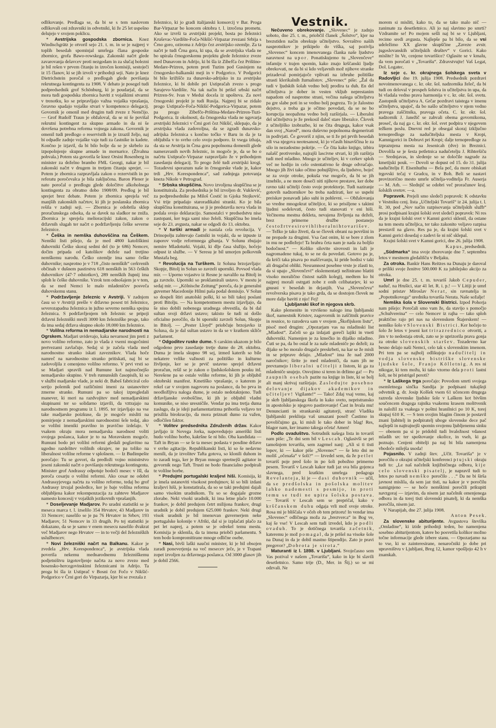odlikovanje. Predlaga se, da bi se s tem naslovom odlikovali oni zdravniki in odvetniki, ki že 25 let uspešno delujejo v svojem poklicu.
* Avstrijska gospodska zbornica. Knez Windischgrätz je otvoril sejo 21. t. m. in se je najprej v toplih besedah spominjal umrlega člana gosposke zbornice, grofa Bawo-rowskega. Zakonski načrt glede zavarovanja delavcev proti nezgodam in za slučaj bolezni je bil rešen v prvem čitanju in izročen komisiji, sestoječi iz 15 članov, ki se jih izvoli v prihodnji seji. Nato je knez Dietrichstein poročal o predlogah glede povišanja rekrutnega kontingenta za 1908. V debato je posegel tudi podpredsednik grof Schönburg, ki je poudarjal, da se mora tudi gospodska zbornica baviti z vojaškimi stvarmi v trenotku, ko se pripravljajo važna vojaška vprašanja, čeravno spadajo vojaške stvari v kompetenco delegacij. Govornik je omenil med drugim tudi zveze z Nemčijo. — Grof Rudolf Traun je obžaloval, da se ni še povišal rekrutni kontingent za skupno armado in da ni še dovršena potrebna reforma vojnega zakona. Govornik je omenil tudi predlogo o reservistih in je izrazil željo, naj bi odpadle zadnje vojaške vaje tudi za častnike in kadete. Končno je izjavil, da bi bilo bolje da se je skrbelo za izpopolnjenje skupne armade in mornarice. (Živahna pohvala.) Potem sta govorila še knez Orsini Rosenberg in minister za deželno brambo FML Georgi, nakar je bil zakonski načrt v drugem in tretjem čitanju sprejet. — Potem je zbornica razpravljala zakon o rezervistih in po referatu poročevalca je bila zaključena. Baron Plener je nato poročal o predlogu glede določitve alkoholnega kontingenta za obratno dobo 1908/09. Predlog je bil sprejet brez debate. Potem je zbornica sprejela več manjših zakonskih načrtov, ki jih je poslanska zbornica rešila v zadnji seji. — Zbornica je odobrila sklep proračunskega odseka, da se davek na sladkor ne zniža. Zbornica je sprejela melioracijski zakon, zakon o državnih slugah ter načrt o podržavljenju češke severne železnice.
* Češka in nemška duhovščina na Češkem. Nemški listi pišejo, da je med 4800 katoliškimi duhovniki Češke skoraj sedmi del (to je 686) Nemcev, dočim pripada od katolikov dežele nad tretjino nemškemu narodu. Češko ozemlje ima samo češke duhovnike; nasprotno je v 718 „čisto nemških“ cerkvenih občinah v dušnem pastirstvu 618 nemških in 563 čeških duhovnikov (47·7 odstotkov), 289 nemških župnij ima sploh le češke duhovnike. Vzrok tem odnošajem je v tem, da se med Nemci le malo mladeničev posveča duhovskemu stanu.
* Podržavljenje železnic v Avstriji. V zadnjem času so v Avstriji prešle v državno posest tri železnice, severozapadna železnica in južno severno nemška spojna železnica. S podržavljenjem teh železnic se pripoji državni železniški mreži 3000 km železniške proge, tako da ima sedaj država skupno okolo 18.000 km železnice.
* Volilna reforma in nemadjarske narodnosti na Ogrskem. Madjari uvidevajo, kaka nevarnost jim preti z novo volilno reformo, zato jo vlada z vsemi mogočnimi pretvezami zavlačuje. Sedaj si je začela vlada med narodnostno stranko iskati zaveznikov. Vlada hoče namreč na narodnostno stranko pritiskati, naj bi se zadovoljila z omenjeno volilno reformo. V prvi vrsti so se Madjari spravili nad Rumune kot najmočnejšo nemadjarsko skupino. V treh rumunskih časopisih, ki so v službi madjarske vlade, je neki dr. Babeš fabriciral celo serijo polemik pod različnimi imeni za ustanovitev zmerne stranke. Rumuni pa so takoj izpregledali manever, ki meri na razdvojitev med nemadjarskimi skupinami ter so solidarno izjavili, da vztrajajo na narodnostnem programu iz l. 1895. ter izjavljajo na vse take madjarske poizkuse, da je mogoče misliti na pomirjenje z nemadjarskimi narodnostmi šele tedaj, ako se volilni imeniki pravilno in pravično izdelajo. V vsakem okraju mora nemadjarska narodnost voliti svojega poslanca, kakor je to na Moravskem mogoče. Rumuni bodo pri volilni reformi gledali poglavitno na ugodno razdelitev volilnih okrajev, ne pa toliko na liberalnost volilne reforme v splošnem. — Iz Budimpešte poročajo: Tu se govori, da predloži vojno ministrstvo jeseni zakonski načrt o povišanju rekrutnega kontingenta. Minister grof Andrassy odpotuje bodoči mesec v Išl, da poroča cesarju o volilni reformi. Ako cesar ne odobri Andrassyjevega načrta za volilno reformo, tedaj bo grof Andrassy izvajal posledice, ker je baje volilna reforma obljubljena kakor rekompenzacija za zahteve Madjarov namesto koncesij v vojaških jezikovnih vprašanjih.
* Doseljevanje Madjarov. Po uradni statistiki se je meseca marca t. l. izselilo 354 Hrvatov, 43 Madjarov in 33 Nemcev; naselilo se je pa 76 Hrvatov in Srbov, 193 Madjarov, 51 Nemcev in 33 drugih. Po tej statistiki je dokazano, da se je samo v enem mesecu naselilo dvakrat več Madjarov nego Hrvatov — in to večji del železniških uslužbencev.
* Novi železniški načrt na Balkanu. Kakor je zvedela „Hrv. Korespondenca“, je avstrijska vlada poverila nekemu mednarodnemu železniškemu podjetništvu izgotovljenje načrta za novo zvezo med bosensko-hercegovinskimi železnicami in Adrijo. Ta proga bi šla iz Ustiprač v Bosni čez Fočo v Nikšić-Podgorico v Črni gori do Virpazarja, kjer bi se zvezala z
železnico, ki jo gradi italijanski konsorcij v Bar. Proga Bar-Virpazar bo koncem oktobra t. l. izročena prometu. Ako se izvrši ta avstrijski projekt, bosta po železnici Kruševac-Vardište-Foča-Nikšić-Virpazar zvezani Srbija s Črno goro, oziroma z Adrijo čez avstrijsko ozemlje. Za ta načrt je tudi Črna gora, ki upa, da se avstrijska vlada ne bo upirala črnogorskemu projektu glede železnice zveze med Dunavom in Adrijo, ki bi šla iz Zibefča čez Prištino-Medare-Prizren, potem proti Tuzim pod Gusinjem na črnogorsko-balkanski meji in v Podgorico. V Podgorici bi bilo križišče za dunavsko-adrijsko in za avstrijske železnice, ki bi dobile pri Ustipračah zvezo s progo Sarajevo-Vardište. Na tak način bi prišel srbski načrt Prizren-Sv. Ivan v Medui docela iz upoštevа. Za novi črnogorski projekt je tudi Rusija. Najprej bi se zidalo progo Ustipračе-Foča-Nikšić-Podgorica-Virpazar, potem pa progo Zibefče-Priština-Medare-Prizren-Tuzi-Podgorica. Iz okolnosti, da črnogorska vlada ne ugovarja avstrijski železnici v Črni gori čez Nikšić, sklepajo, da je avstrijska vlada zadovoljna, da se zgradi dunavsko-adrijska železnica s končno točko v Baru in da je ta obljubila v to svrho celo svojo podporo. Iz vsega izhaja, da sta se Avstrija in Črna gora popolnoma domenili glede nameravanih novih železnic, in mogoče je, da se bo o načrtu Ustiprače-Virpazar razpravljalo že v prihodnjem zasedanju delegacij. To progo želé tudi avstrijski krogi. Tozadevni sporazum naše in črnogorske vlade je, kakor trdi „Hrv. Korespondenca“, sad zadnjega potovanja kneza Nikole v Petrograd.
* Srbska skupščina. Novo izvoljena skupščina se je konstituirala. Za predsednika je bil izvoljen dr. Vukšević, za podpredsednike pa Miloš Ćostić in Gjoka Stojković. Vsi trije pripadajo staroradikalni stranki. Ko je bila skupščina konstituirana, se ji je predstavila nova vlada in podala svojo deklaracijo. Samostalci v predsedstvu niso zastopani, ker tega sami niso želeli. Skupščina bo imela seje do 23. avgusta, nakar se odgodi do 13. oktobra.
* V turški armadi je nastala cela revolucija. V Drinopolju zahtevajo častniki in vojaki, da se izpuste iz zaporov vodje reformnega gibanja. V Solunu zbujajo nemire Mladoturki. Vojaki, ki dlje časa služijo, hočejo odpust iz službe. — V Seresu je bil umorjen polkovnik Mustafa beg.
* Revolucija na Turškem. Iz Soluna brzojavljajo: Skopje, Bitolj in Solun so zavzeli uporniki. Povsod vlada mir. — Uporno vojastvo iz Resne je navalilo na Bitolj in ga zavzelo. Uporniki so proklamirali ustavo. V mestu je sedaj mir. — „Kölnische Zeitung“ poroča, da je generalni guverner Macedonije Hilmi paša podal demisijo. V Solun so dospeli štiri anatolski polki, ki so bili takoj poslani proti Bitolju. — Na kompetentnem mestu izjavljajo, da še niso dobili nobenega uradnega obvestila, da bi dal sultan svoji državi ustavo; takisto še tudi ni došlo oficialno poročilo, da bi uporniki zavzeli Solun, Skopje in Bitolj. — „Pester Lloyd“ priobčuje brzojavko iz Soluna, da je dal sultan ustavo in da se v kratkem skliče parlament.
* Odgoditev ruske dume. S carskim ukazom je bilo odgodeno prvo zasedanje tretje dume do 28. oktobra. Duma je imela skupno 98 sej, izmed katerih so bile nekatere velike važnosti za politiško in kulturno življenje, ker se je prvič ustavno sprejel državni proračun, rešil se je zakon o ljudskošolskem pouku itd. Nerešene pa so ostale velike reforme, ki jih je obljubil oktobrski manifest. Kmetiško vprašanje, o katerem je rekel car v svojem nagovoru na poslance, da bo prva in neodložljiva naloga dume, je ostalo nedotaknjeno. Tudi državljanske svoboščine, ki jih je obljubil vladni komunike, se niso uresničile. Vendar pa ima tretja duma zaslugo, da je ideji parlamentarizma priborila veljavo ter prisilila birokracijo, da mora priznati dumo za važen, odločilen faktor.
* Volitev predsednika Združenih držav. Kakor javljajo iz Novega Jorka, napovedujejo ameriški listi hudo volilno borbo, kakršne še ni bilo. Oba kandidata — Taft in Bryan — se še ta mesec podasta v posdine države v svrho agitacije. Republikanski listi, ki so še nedavno menili, da je izvolitev Tafta gotova, so klonili duhom in to zaradi tega, ker je Bryan mnogo spretnejši agitator in govornik nego Taft. Trusti ne bodo financialno podpirali te volilne borbe.
* Predujmi portugalski kraljevi hiši. Komisija, ki je imela ustanoviti visokost predujmov, ki so bili izdani kraljevi hiši, je konstatirala, da so se taki predujmi dajali samo visokim uradnikom. Tu so se dogajale grozne zlorabe. Neki visoki uradnik, ki ima letne plače 10.000 frankov, je dobil predujem četrt milijona frankov, drugi uradnik je dobil predujem 625.000 frankov. Neki drugi visok uradnik je bil imenovan guvernerjem neke portugalske kolonije v Afriki, dal si je izplačati plačo za pet let naprej, a potem se je odrekel temu mestu. Komisija je sklenila, da ta imena priobči parlamentu. S tem bodo kompromitirane mnoge odlične osebe.
* Nasi, bivši laški naučni minister, ki je bil obsojen zaradi poneverjenja na več mesecev ječe, je v Trapani zopet izvoljen za državnega poslanca. Od 3000 glasov jih je dobil 2566.
Vestnik.
Nečuveno obrekovanje. „Slovenec“ je zadnjo soboto, dne 25. t. m., priobčil članek „Šolstvo“, kjer na brezstiden način obrekuje učiteljstvo. Sovraštvo naših nasprotnikov je prikipelo do viška, saj pozivlja „Slovenec“ koncem imenovanega članka naše ljudstvo naravnost na upor. Ponatiskujemo tu „Slovenčeve“ infamije v trajen spomin, kako znajo krščanski ljudje obrekovati, ne da bi si kdo veljavnih mož njihove stranke prizadeval pomirjajoče vplivati na izbruhe politiške strasti klerikalnih žurnalistov. „Slovenec“ piše: „Žal da tudi v ljudskih šolah vedno bolj prodira ta duh. En del učiteljstva je dober in vesten vkljub neprestanim napadom od nasprotne strani, večina našega učiteljstva pa gre slabe poti in se vedno bolj pogreza. To je žalostno dejstvo, a treba ga je očitno povedati, da se ne bo korupcija neopažena vedno bolj razširjala. — Liberalni del učiteljstva je že prekosil daleč stare liberalce. Človek z učiteljiško izobrazbo, ki ne čita drugega, kakor vsak dan svoj „Narod“, mora duševno popolnoma degenerirati in podivjati. Če govoriš z njim, se ti že pri prvih besedah zdi vsa njegova neotesanost, ki jo včasih hinavščina le za silo in nezadostno pokrije. — Če čita kako knjigo, izbira nalašč protiverske, najrajši lascivne stvari, ki jih razširja tudi med mladino. Mnogo je učiteljev, ki v cerkev sploh več ne hodijo in celo ostentativno še druge odvračajo. Mnogo jih živi tako očitno pohujšljivo, da ljudstvo, boječ se za svoje otroke, pokuša vse mogoče, da bi se jih iznebilo, a ne more doseči niti njihove prestave, ker dobe ravno taki učitelji često svoje protektorje. Tudi naziranje gotovih nadzornikov bo treba nadzirati, ker so uspehi preiskav ponavadi jako suhi in pohlevni. — Obžalovanja so vredne mnogokrat učiteljice, ki so prisiljene s takimi ljudmi sodelovati, često tudi stanovati v eni hiši. Večinoma mestna dekleta, nevajena življenja na deželi, brez primerne družbe postanejo čestožrtvesirovihliberalnihtovarišev. — Težko je tako živeti, da se človek obrani na površini in ne propade za drugimi. Vsa čast onim, ki se bore z zlom in mu ne podležejo! Ta hrabra četa nam je nada za boljšo bodočnost.“ — Koliko silovite sirovosti in laži je nagromadene tukaj, to se ne da povedati. Gotovo pa je, da kriči taka pisava po maščevanju, ki pride bodisi v taki ali drugačni obliki. Nesramnost posebne vrste je zlasti to, da si upajo „Slovenčevi“ ekslementarji nežinirano blatiti visoko moralično čistost naših kolegij, medtem ko bi najprej morali ostrgati zobe z onih celibatarjev, ki so gnusni v besedah in dejanjih. Vsa „Slovenčeva“ revolverska pisava je tako grda, da se dostojen človek ne more dalje baviti z njo! Fej!
Ljubljanski škof in njegova skrb.
Kako plemenito in vzvišeno nalogo ima ljubljanski škof, namestnik Kristov, zagovornik in zaščitnik pravice in resnice, to razodeva sam v svojem „Škofijskem listu“, pisoč med drugim: „Opozarjam vas na mladinski list „Mladost“. Začeli so ga izdajati goreči lajiki in vneti duhovniki. Namenjen je za kmečko in dijaško mladino. Čuti se pa, da bo ostal le za naše mladeniče po deželi; za dijake se bo moralo drugače preskrbeti, na kar se že misli in se priprave delajo. „Mladost“ ima že nad 2000 naročnikov; širite jo med mladeniči, da nam jih ne prevzamejo liberalni učitelji z listom, ki ga za mladeniče snujejo. Osvojimo si teren in držimo ga! — Po zaupnih osebah pazite na knjige in liste, ki se bolj ali manj skrivaj razširjajo. Zasledujte posebno delovanje dijakov akademikov in učiteljev! Vigilante!“ — Tako! Zdaj vsaj vemo, kaj je skrb ljubljanskega škofa in kako sveto, nepristransko in apostolsko je njegovo pastirovanje! Čast in hvala mu! Denuncianti in strankarski agitatorji, stran! Vladika ljubljanski preklinja vaš umazani posel! Častimo in poveličujmo ga, ki misli le tako dober in blag! Res, blagor nam, ker imamo takega očeta! Amen!
Podlo ovaduštvo. Sotrudnik našega lista in tovariš nam piše: „Te dni sem bil v Lescah. Oglasivši se pri tamošnjem tovarišu, sem zagrmel nanj: „Ali si ti tisti lopov, ki — kakor piše „Slovenec“ — še leto dni ne moliš „očenaša“ v šoli?“ — Izvedel sem, da že petlet tovariš poje pred šolo in po šoli pobožno primerno pesem. Tovariš v Lescah kakor tudi jaz sva bila gojenca slavnega, pred kratkim umrlega pedagoga Revelanteja, ki je — dasi duhovnik — učil, da se predšolska in pošolska molitev lahko nadomesti s pesmijo, in proti temu se tudi ne upira šolska postava. — Tovariš v Lescah sem se prepričal, kako v krščanskem duhu odgaja vrli mož svoje otroke. Rosa mi je bliščala v očeh ob tem prizoru! In vendar ima „Slovenec“ odličnega moža za „brezverca“ in Bog ve, kaj še vse! V Lescah sem tudi izvedel, kdo je podli ovaduh. To je dotičnega tovariša začetnik, kateremu je mož pomagal, da je prišel na visoke šole na Dunaj in da je dobil mastno štipendijo. Zato je pravi pregovor? „Dobrota je sirota.“
Maturanti iz l. 1898. v Ljubljani. Svoječasno sem Vas pozival v našem „Tovarišu“, kako in kje bi slavili desetletnico. Samo trije (D., Mer. in Šij.) so se mi odzvali. Ne
morem si misliti, kako to, da se tako malo nič — zanimate za desetletnico. Ali jo naj slavimo po smrti? Vzdramite se! Po mojem sešli naj bi se v Ljubljani, recimo sredi avgusta. Najlepše pa bi bilo, da se vsi udeležimo XX glavne skupščine „Zaveze avstr. jugoslovanskih učiteljskih društev“ v Gorici. Kako mislite? In Ve, cenjene tovarišice? Oglasite se v kmalu, da vem poročati v „Tovarišu“. Zdravstvujte! Vaš Legat, Dol. Logatec.
Iz seje c. kr. okrajnega šolskega sveta v Radovljici dne 19. julija 1908. Predsednik pozdravi novoimenovanega c. kr. okr. šol. nadzornika želeč, da bi tudi on deloval v prospeh šolstva in učiteljstva in upa, da bi vladala vedno prava harmonija v c. kr. okr. šol. svetu. Zastopnik učiteljstva A. Grčar pozdravi taistega v imenu učiteljstva, upajoč, da bo našlo učiteljstvo v njem vedno pravega zaščitnika, pravega očeta. C. kr. okr. šol. nadzornik J. Janežič se zahvali obema govornikoma, proseč, da naj ga c. kr. okr. šol. svet podpira v njegovem težkem poslu. Dnevni red je obsegal skoraj izključno ternopredloge za nadučiteljska mesta v Kropi, Kamnigorici in Dobravi pri Kropi; dalje ternopredloge za izpraznjena mesta na Jesenicah (dve) in Breznici. Dovolila se je šesta petletnica naduče­telju J. Rihteršiču — Srednjavas, in sledenje so se določile nagrade za kmetijski pouk. — Dovoli se dopust od 15. do 31. julija naduči­telju F. Eisenhuthu — Bela peč, da more obiskati trgovski tečaj v Gradcu, in v Boh. Beli se nastavi provizorično mesto umrle učitelja-voditelja Fr. Auserja — M. Arh. — Slednjič se odobri več proračunov kraj. šolskih svetov. —a.
Popravek. Prejeli smo sledeči popravek: K odstavku v Vestniku cenj. lista „Učiteljski Tovariš“ iz 24. julija t. l. št. 30, pod „Nov način razpisovanja učiteljskih služb“ prosi podpisani krajni šolski svet sledeči popravek: Ni res da je krajni šolski svet v Kamni gorici sklenil, da ostane na tem mestu učiteljica, ter tako zakonito veljavo razpisa prestavil na glavo. Res pa je, da krajni šolski svet v Kamni gorici dosedaj o zadevi še ni nič sklepal.
Krajni šolski svet v Kamni gorici, dne 26. julija 1908.
Kapus, predsednik.
„Südmarka“ ima svoje zborovanje dne 7. septembra letos v mestnem gledališču v Beljaku.
Za otroka. Bankir Hans Reitzes na Dunaju je daroval o priliki svoje ženitve 500.000 K za jubilejsko akcijo za otroka.
Umrl je dne 25. t. m. tovariš Jakob Cepuder, naduč. na Hrušici, star 41 let. R. i. p.! — V Litiji je umrl sodni pristav Miroslav Nerat, sin ravnatelja in „Popotnikovega“ urednika tovariša Nerata. Naše sožalje!
Nemška šola v Slovenski Bistrici. Izpod Pohorja nam pišejo: Poročali smo vam že, da stavijo s pomočjo „Schulvereina“ — celo Nemcev iz rajha — tako sploh praktično rajo pri nas na slovenskem Štajerskem! — nemško šolo v Slovenski Bistrici. Ker hočejo to šolo že letos v jeseni kot trirazrednico otvoriti, a jim v to nedostaja otrok, zato se je uprizorila prava gonja za otroke slovenskih staršev. Tozadevno kar besno delajo naši Nemci, celo tak s slovenskim imenom. Pri tem pa se najbolj odlikujejo naduči­telj in vodja slovenske bistriške slovenske ljudske šole, Franjo Kölletnig. A res ni nikogar, ki tem možu, ki tako vzorno dela proti lastni šoli, ne bi pristrigel peroti?
* Iz Laškega trga poročajo: Povodom smrti svojega osemletnega sinčka Sandija je pod­pisani tukajšnji odvetnik g. dr. Josip Kolšek vsem 61 učencem drugega razreda slovenske ljudske šole v Laškem kot bivšim součencem dragega rajnika vsakemu krasem molitvenik in naložil za vsakega v poštni hranilnici po 10 K, torej skupaj 610 K. — S tem svojim blagim činom je postavil znani ljubitelj in podpiratelj uboge slovenske dece pač najlepši in najtrajnejši spomin svojemu ljubljenemu sinku — obenem pa si je pridobil tudi hvaležnost vdanost mladih src ter spoštovanje okolice, in vseh, ki ga poznajo. Cenjeni obitelji pa naj bi bila namenjena vbodoče milejša usoda!
Pojasnilo. V zadnji štev. „Učit. Tovariša“ je v poročilu o okrajni učiteljski konferenci ptujski okraju tudi to: „Le naš načelnik knjižničnega odbora, kije celo slovenski pisatelj, je napravil tudi to letos po navadi nemško poročilo . . .“ Da ne bi širša javnost mislila, da sem jaz tisti, na kakor je v poročilu namignjeno — se hoče nemškimi poročili prikupiti navzgoraj — izjavim, da nisem jaz načelnik omenjenega odbora in da torej tisti slovenski pisatelj, ki da nemška poročila, nisem jaz.
V Narapijah, dne 27. julija 1908.
Anton Pesek.
Za slovenske abiturijente. Avgustova številka „Omladine“, ki izide prihodnji teden, bo namenjena sosebno abiturijentom, katere bo posvetila kolikor možno točne informacije glede izbere stanu. — Opozarjamo na to vse, ki so zainteresirane, nenaročniki jo dobe pri upravništvu v Ljubljani, Breg 12, kamor vpošljejo 42 h v znamkah.